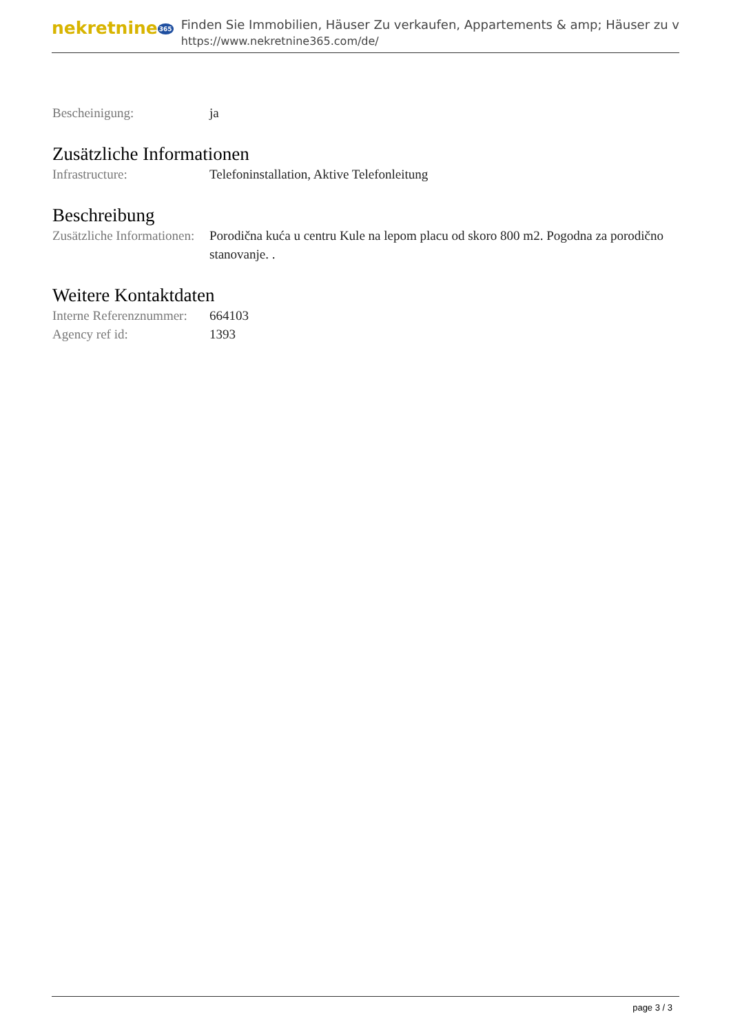nekretnine365
Finden Sie Immobilien, Häuser Zu verkaufen, Appartements & amp; Häuser zu v
https://www.nekretnine365.com/de/
Bescheinigung: ja
Zusätzliche Informationen
Infrastructure: Telefoninstallation, Aktive Telefonleitung
Beschreibung
Zusätzliche Informationen:
Porodična kuća u centru Kule na lepom placu od skoro 800 m2. Pogodna za porodično stanovanje. .
Weitere Kontaktdaten
Interne Referenznummer:
664103
Agency ref id: 1393
page 3 / 3